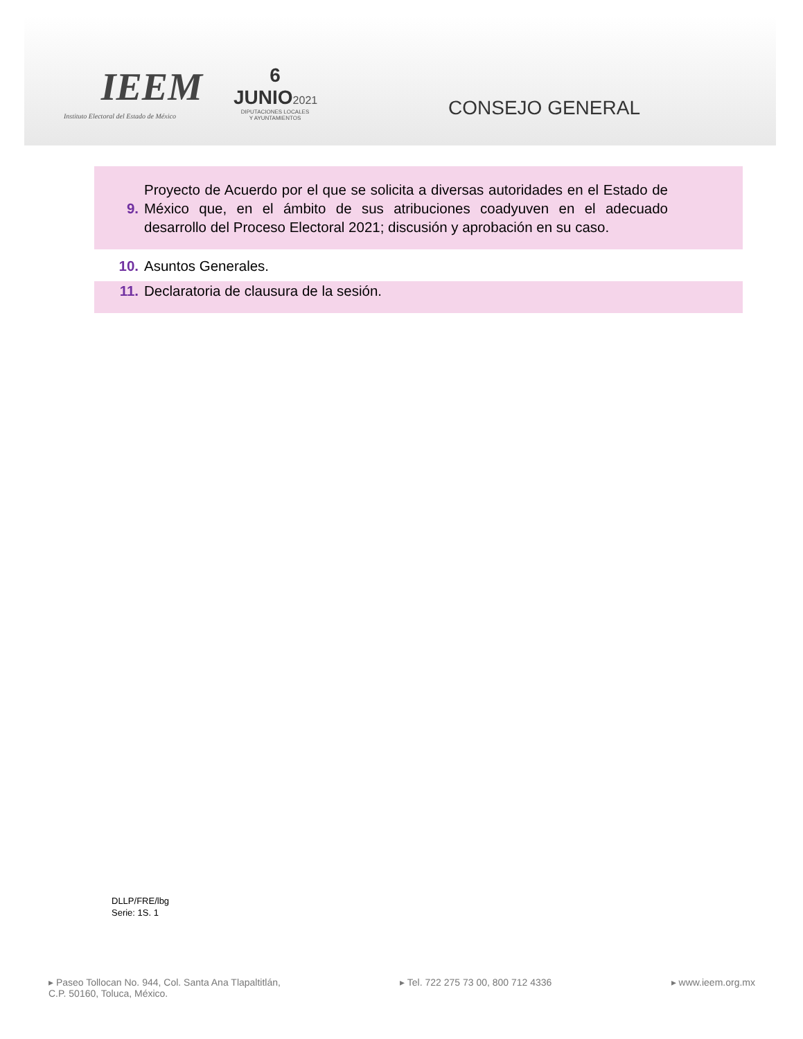IEEM
Instituto Electoral del Estado de México
6
JUNIO2021
DIPUTACIONES LOCALES
Y AYUNTAMIENTOS
CONSEJO GENERAL
9.
Proyecto de Acuerdo por el que se solicita a diversas autoridades en el Estado de México que, en el ámbito de sus atribuciones coadyuven en el adecuado desarrollo del Proceso Electoral 2021; discusión y aprobación en su caso.
10. Asuntos Generales.
11. Declaratoria de clausura de la sesión.
DLLP/FRE/lbg
Serie: 1S. 1
▸ Paseo Tollocan No. 944, Col. Santa Ana Tlapaltitlán,
C.P. 50160, Toluca, México.
▸ Tel. 722 275 73 00, 800 712 4336
▸ www.ieem.org.mx